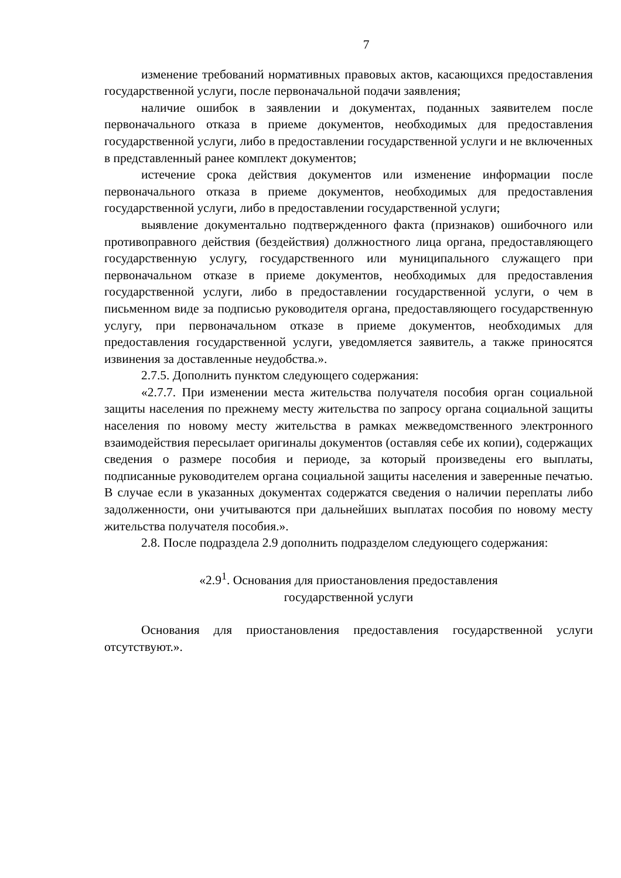7
изменение требований нормативных правовых актов, касающихся предоставления государственной услуги, после первоначальной подачи заявления;
наличие ошибок в заявлении и документах, поданных заявителем после первоначального отказа в приеме документов, необходимых для предоставления государственной услуги, либо в предоставлении государственной услуги и не включенных в представленный ранее комплект документов;
истечение срока действия документов или изменение информации после первоначального отказа в приеме документов, необходимых для предоставления государственной услуги, либо в предоставлении государственной услуги;
выявление документально подтвержденного факта (признаков) ошибочного или противоправного действия (бездействия) должностного лица органа, предоставляющего государственную услугу, государственного или муниципального служащего при первоначальном отказе в приеме документов, необходимых для предоставления государственной услуги, либо в предоставлении государственной услуги, о чем в письменном виде за подписью руководителя органа, предоставляющего государственную услугу, при первоначальном отказе в приеме документов, необходимых для предоставления государственной услуги, уведомляется заявитель, а также приносятся извинения за доставленные неудобства.».
2.7.5. Дополнить пунктом следующего содержания:
«2.7.7. При изменении места жительства получателя пособия орган социальной защиты населения по прежнему месту жительства по запросу органа социальной защиты населения по новому месту жительства в рамках межведомственного электронного взаимодействия пересылает оригиналы документов (оставляя себе их копии), содержащих сведения о размере пособия и периоде, за который произведены его выплаты, подписанные руководителем органа социальной защиты населения и заверенные печатью. В случае если в указанных документах содержатся сведения о наличии переплаты либо задолженности, они учитываются при дальнейших выплатах пособия по новому месту жительства получателя пособия.».
2.8. После подраздела 2.9 дополнить подразделом следующего содержания:
«2.9<sup>1</sup>. Основания для приостановления предоставления
государственной услуги
Основания для приостановления предоставления государственной услуги отсутствуют.».